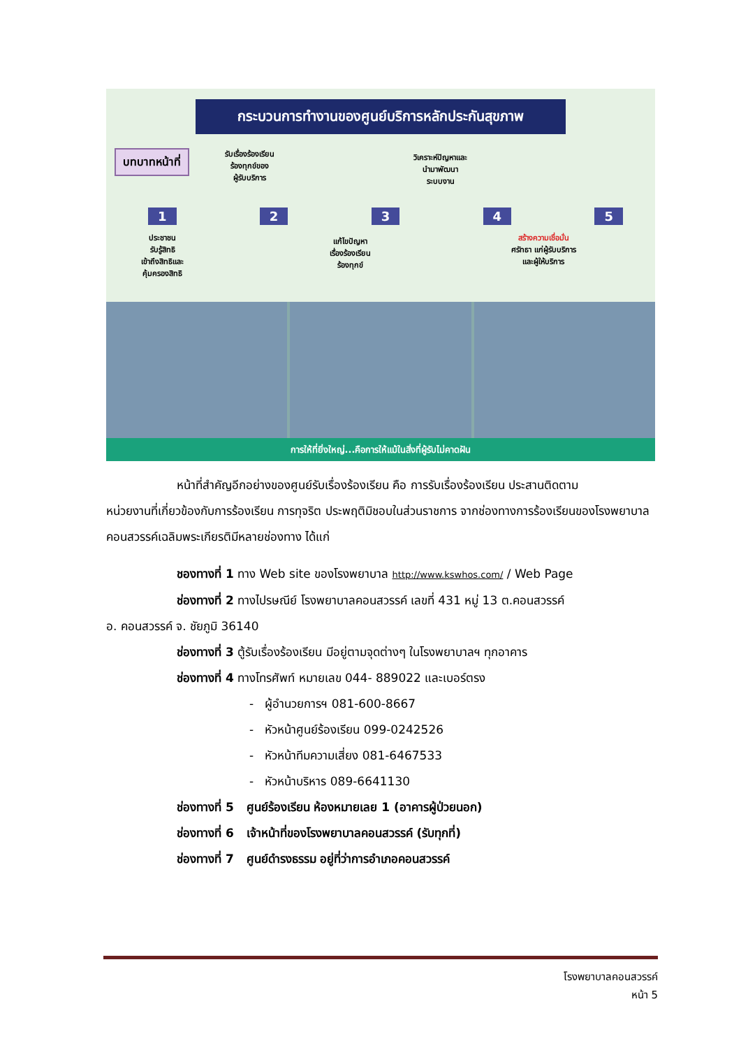กระบวนการทำงานของศูนย์บริการหลักประกันสุขภาพ
บทบาทหน้าที่
รับเรื่องร้องเรียน
ร้องทุกข์ของ
ผู้รับบริการ
วิเคราะห์ปัญหาและ
นำมาพัฒนา
ระบบงาน
12345
ประชาชน
รับรู้สิทธิ
เข้าถึงสิทธิและ
คุ้มครองสิทธิ
แก้ไขปัญหา
เรื่องร้องเรียน
ร้องทุกข์
สร้างความเชื่อมั่น
ศรัทธา แก่ผู้รับบริการ
และผู้ให้บริการ
การให้ที่ยิ่งใหญ่...คือการให้แม้ในสิ่งที่ผู้รับไม่คาดฝัน
หน้าที่สำคัญอีกอย่างของศูนย์รับเรื่องร้องเรียน คือ การรับเรื่องร้องเรียน ประสานติดตาม
หน่วยงานที่เกี่ยวข้องกับการร้องเรียน การทุจริต ประพฤติมิชอบในส่วนราชการ จากช่องทางการร้องเรียนของโรงพยาบาลคอนสวรรค์เฉลิมพระเกียรติมีหลายช่องทาง ได้แก่
ชองทางที่ 1 ทาง Web site ของโรงพยาบาล http://www.kswhos.com/ / Web Page
ช่องทางที่ 2 ทางไปรษณีย์ โรงพยาบาลคอนสวรรค์ เลขที่ 431 หมู่ 13 ต.คอนสวรรค์
อ. คอนสวรรค์ จ. ชัยภูมิ 36140
ช่องทางที่ 3 ตู้รับเรื่องร้องเรียน มีอยู่ตามจุดต่างๆ ในโรงพยาบาลฯ ทุกอาคาร
ช่องทางที่ 4 ทางโทรศัพท์ หมายเลข 044- 889022 และเบอร์ตรง
- ผู้อำนวยการฯ 081-600-8667
- หัวหน้าศูนย์ร้องเรียน 099-0242526
- หัวหน้าทีมความเสี่ยง 081-6467533
- หัวหน้าบริหาร 089-6641130
ช่องทางที่ 5 ศูนย์ร้องเรียน ห้องหมายเลย 1 (อาคารผู้ป่วยนอก)
ช่องทางที่ 6 เจ้าหน้าที่ของโรงพยาบาลคอนสวรรค์ (รับทุกที่)
ช่องทางที่ 7 ศูนย์ดำรงธรรม อยู่ที่ว่าการอำเภอคอนสวรรค์
โรงพยาบาลคอนสวรรค์
หน้า 5